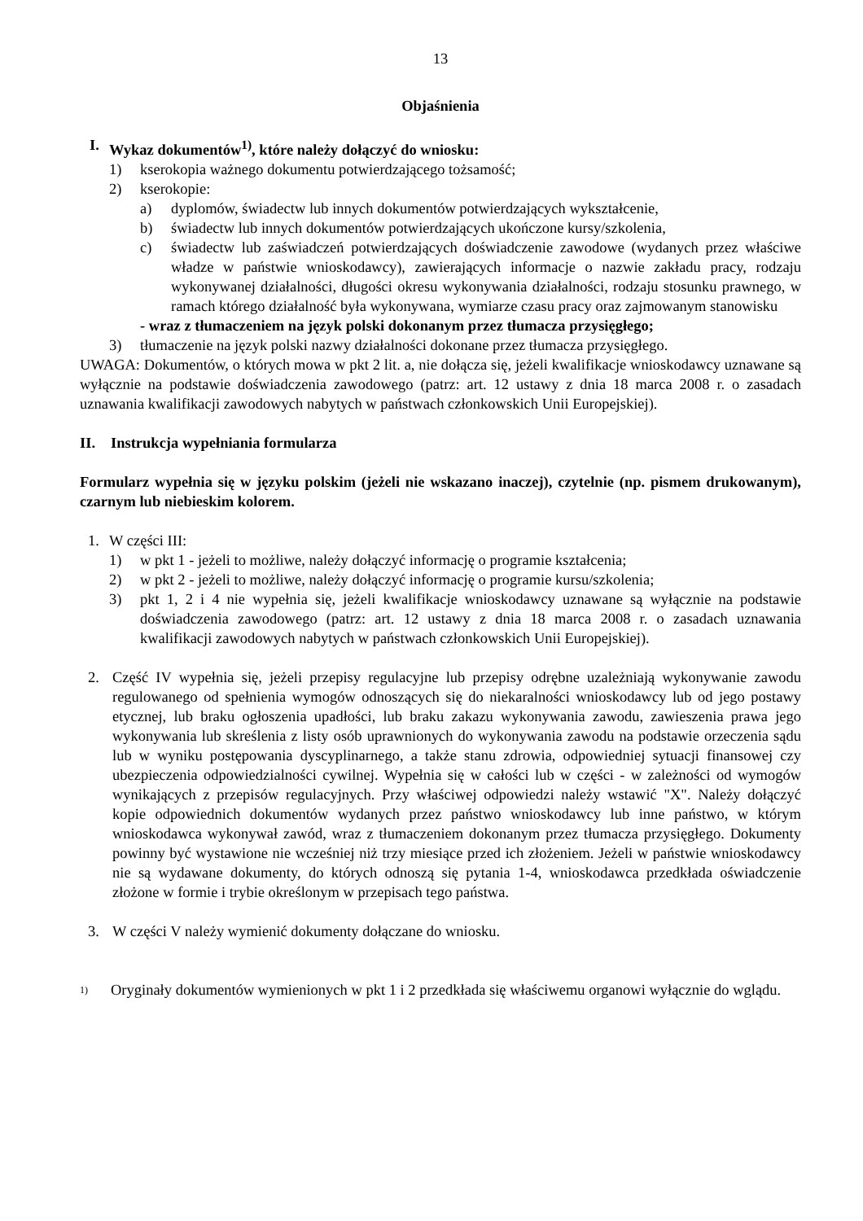13
Objaśnienia
I. Wykaz dokumentów<sup>1)</sup>, które należy dołączyć do wniosku:
1) kserokopia ważnego dokumentu potwierdzającego tożsamość;
2) kserokopie:
a) dyplomów, świadectw lub innych dokumentów potwierdzających wykształcenie,
b) świadectw lub innych dokumentów potwierdzających ukończone kursy/szkolenia,
c) świadectw lub zaświadczeń potwierdzających doświadczenie zawodowe (wydanych przez właściwe władze w państwie wnioskodawcy), zawierających informacje o nazwie zakładu pracy, rodzaju wykonywanej działalności, długości okresu wykonywania działalności, rodzaju stosunku prawnego, w ramach którego działalność była wykonywana, wymiarze czasu pracy oraz zajmowanym stanowisku
- wraz z tłumaczeniem na język polski dokonanym przez tłumacza przysięgłego;
3) tłumaczenie na język polski nazwy działalności dokonane przez tłumacza przysięgłego.
UWAGA: Dokumentów, o których mowa w pkt 2 lit. a, nie dołącza się, jeżeli kwalifikacje wnioskodawcy uznawane są wyłącznie na podstawie doświadczenia zawodowego (patrz: art. 12 ustawy z dnia 18 marca 2008 r. o zasadach uznawania kwalifikacji zawodowych nabytych w państwach członkowskich Unii Europejskiej).
II. Instrukcja wypełniania formularza
Formularz wypełnia się w języku polskim (jeżeli nie wskazano inaczej), czytelnie (np. pismem drukowanym), czarnym lub niebieskim kolorem.
1. W części III:
1) w pkt 1 - jeżeli to możliwe, należy dołączyć informację o programie kształcenia;
2) w pkt 2 - jeżeli to możliwe, należy dołączyć informację o programie kursu/szkolenia;
3) pkt 1, 2 i 4 nie wypełnia się, jeżeli kwalifikacje wnioskodawcy uznawane są wyłącznie na podstawie doświadczenia zawodowego (patrz: art. 12 ustawy z dnia 18 marca 2008 r. o zasadach uznawania kwalifikacji zawodowych nabytych w państwach członkowskich Unii Europejskiej).
2. Część IV wypełnia się, jeżeli przepisy regulacyjne lub przepisy odrębne uzależniają wykonywanie zawodu regulowanego od spełnienia wymogów odnoszących się do niekaralności wnioskodawcy lub od jego postawy etycznej, lub braku ogłoszenia upadłości, lub braku zakazu wykonywania zawodu, zawieszenia prawa jego wykonywania lub skreślenia z listy osób uprawnionych do wykonywania zawodu na podstawie orzeczenia sądu lub w wyniku postępowania dyscyplinarnego, a także stanu zdrowia, odpowiedniej sytuacji finansowej czy ubezpieczenia odpowiedzialności cywilnej. Wypełnia się w całości lub w części - w zależności od wymogów wynikających z przepisów regulacyjnych. Przy właściwej odpowiedzi należy wstawić "X". Należy dołączyć kopie odpowiednich dokumentów wydanych przez państwo wnioskodawcy lub inne państwo, w którym wnioskodawca wykonywał zawód, wraz z tłumaczeniem dokonanym przez tłumacza przysięgłego. Dokumenty powinny być wystawione nie wcześniej niż trzy miesiące przed ich złożeniem. Jeżeli w państwie wnioskodawcy nie są wydawane dokumenty, do których odnoszą się pytania 1-4, wnioskodawca przedkłada oświadczenie złożone w formie i trybie określonym w przepisach tego państwa.
3. W części V należy wymienić dokumenty dołączane do wniosku.
<sup>1)</sup> Oryginały dokumentów wymienionych w pkt 1 i 2 przedkłada się właściwemu organowi wyłącznie do wglądu.